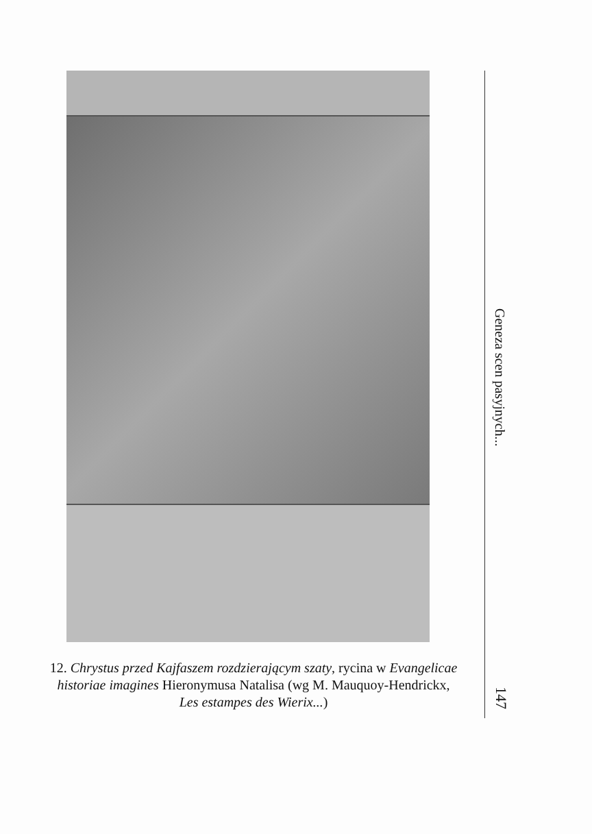12. Chrystus przed Kajfaszem rozdzierającym szaty, rycina w Evangelicae historiae imagines Hieronymusa Natalisa (wg M. Mauquoy-Hendrickx, Les estampes des Wierix...)
Geneza scen pasyjnych...
147